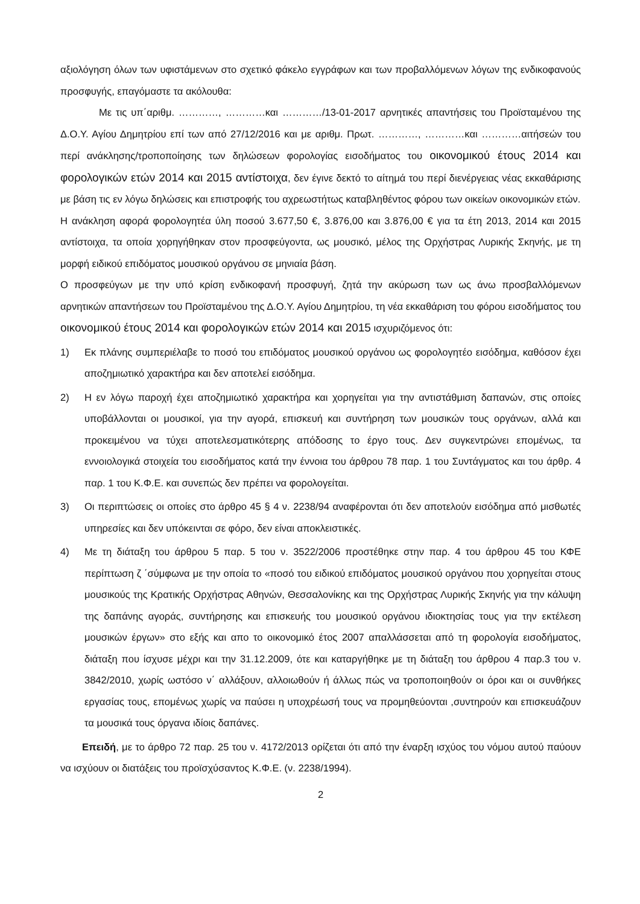αξιολόγηση όλων των υφιστάμενων στο σχετικό φάκελο εγγράφων και των προβαλλόμενων λόγων της ενδικοφανούς προσφυγής, επαγόμαστε τα ακόλουθα:
Με τις υπ΄αριθμ. …………, …………και …………/13-01-2017 αρνητικές απαντήσεις του Προϊσταμένου της Δ.Ο.Υ. Αγίου Δημητρίου επί των από 27/12/2016 και με αριθμ. Πρωτ. …………, …………και …………αιτήσεών του περί ανάκλησης/τροποποίησης των δηλώσεων φορολογίας εισοδήματος του οικονομικού έτους 2014 και φορολογικών ετών 2014 και 2015 αντίστοιχα, δεν έγινε δεκτό το αίτημά του περί διενέργειας νέας εκκαθάρισης με βάση τις εν λόγω δηλώσεις και επιστροφής του αχρεωστήτως καταβληθέντος φόρου των οικείων οικονομικών ετών.
Η ανάκληση αφορά φορολογητέα ύλη ποσού 3.677,50 €, 3.876,00 και 3.876,00 € για τα έτη 2013, 2014 και 2015 αντίστοιχα, τα οποία χορηγήθηκαν στον προσφεύγοντα, ως μουσικό, μέλος της Ορχήστρας Λυρικής Σκηνής, με τη μορφή ειδικού επιδόματος μουσικού οργάνου σε μηνιαία βάση.
Ο προσφεύγων με την υπό κρίση ενδικοφανή προσφυγή, ζητά την ακύρωση των ως άνω προσβαλλόμενων αρνητικών απαντήσεων του Προϊσταμένου της Δ.Ο.Υ. Αγίου Δημητρίου, τη νέα εκκαθάριση του φόρου εισοδήματος του οικονομικού έτους 2014 και φορολογικών ετών 2014 και 2015 ισχυριζόμενος ότι:
1) Εκ πλάνης συμπεριέλαβε το ποσό του επιδόματος μουσικού οργάνου ως φορολογητέο εισόδημα, καθόσον έχει αποζημιωτικό χαρακτήρα και δεν αποτελεί εισόδημα.
2) Η εν λόγω παροχή έχει αποζημιωτικό χαρακτήρα και χορηγείται για την αντιστάθμιση δαπανών, στις οποίες υποβάλλονται οι μουσικοί, για την αγορά, επισκευή και συντήρηση των μουσικών τους οργάνων, αλλά και προκειμένου να τύχει αποτελεσματικότερης απόδοσης το έργο τους. Δεν συγκεντρώνει επομένως, τα εννοιολογικά στοιχεία του εισοδήματος κατά την έννοια του άρθρου 78 παρ. 1 του Συντάγματος και του άρθρ. 4 παρ. 1 του Κ.Φ.Ε. και συνεπώς δεν πρέπει να φορολογείται.
3) Οι περιπτώσεις οι οποίες στο άρθρο 45 § 4 ν. 2238/94 αναφέρονται ότι δεν αποτελούν εισόδημα από μισθωτές υπηρεσίες και δεν υπόκεινται σε φόρο, δεν είναι αποκλειστικές.
4) Με τη διάταξη του άρθρου 5 παρ. 5 του ν. 3522/2006 προστέθηκε στην παρ. 4 του άρθρου 45 του ΚΦΕ περίπτωση ζ ΄σύμφωνα με την οποία το «ποσό του ειδικού επιδόματος μουσικού οργάνου που χορηγείται στους μουσικούς της Κρατικής Ορχήστρας Αθηνών, Θεσσαλονίκης και της Ορχήστρας Λυρικής Σκηνής για την κάλυψη της δαπάνης αγοράς, συντήρησης και επισκευής του μουσικού οργάνου ιδιοκτησίας τους για την εκτέλεση μουσικών έργων» στο εξής και απο το οικονομικό έτος 2007 απαλλάσσεται από τη φορολογία εισοδήματος, διάταξη που ίσχυσε μέχρι και την 31.12.2009, ότε και καταργήθηκε με τη διάταξη του άρθρου 4 παρ.3 του ν. 3842/2010, χωρίς ωστόσο ν΄ αλλάξουν, αλλοιωθούν ή άλλως πώς να τροποποιηθούν οι όροι και οι συνθήκες εργασίας τους, επομένως χωρίς να παύσει η υποχρέωσή τους να προμηθεύονται ,συντηρούν και επισκευάζουν τα μουσικά τους όργανα ιδίοις δαπάνες.
Επειδή, με το άρθρο 72 παρ. 25 του ν. 4172/2013 ορίζεται ότι από την έναρξη ισχύος του νόμου αυτού παύουν να ισχύουν οι διατάξεις του προϊσχύσαντος Κ.Φ.Ε. (ν. 2238/1994).
2